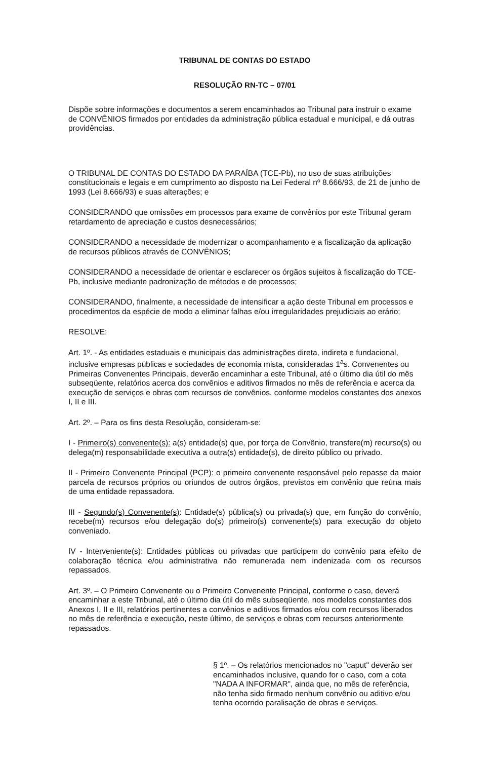TRIBUNAL DE CONTAS DO ESTADO
RESOLUÇÃO RN-TC – 07/01
Dispõe sobre informações e documentos a serem encaminhados ao Tribunal para instruir o exame de CONVÊNIOS firmados por entidades da administração pública estadual e municipal, e dá outras providências.
O TRIBUNAL DE CONTAS DO ESTADO DA PARAÍBA (TCE-Pb), no uso de suas atribuições constitucionais e legais e em cumprimento ao disposto na Lei Federal nº 8.666/93, de 21 de junho de 1993 (Lei 8.666/93) e suas alterações; e
CONSIDERANDO que omissões em processos para exame de convênios por este Tribunal geram retardamento de apreciação e custos desnecessários;
CONSIDERANDO a necessidade de modernizar o acompanhamento e a fiscalização da aplicação de recursos públicos através de CONVÊNIOS;
CONSIDERANDO a necessidade de orientar e esclarecer os órgãos sujeitos à fiscalização do TCE-Pb, inclusive mediante padronização de métodos e de processos;
CONSIDERANDO, finalmente, a necessidade de intensificar a ação deste Tribunal em processos e procedimentos da espécie de modo a eliminar falhas e/ou irregularidades prejudiciais ao erário;
RESOLVE:
Art. 1º. - As entidades estaduais e municipais das administrações direta, indireta e fundacional, inclusive empresas públicas e sociedades de economia mista, consideradas 1<sup>a</sup>s. Convenentes ou Primeiras Convenentes Principais, deverão encaminhar a este Tribunal, até o último dia útil do mês subseqüente, relatórios acerca dos convênios e aditivos firmados no mês de referência e acerca da execução de serviços e obras com recursos de convênios, conforme modelos constantes dos anexos I, II e III.
Art. 2º. – Para os fins desta Resolução, consideram-se:
I - Primeiro(s) convenente(s): a(s) entidade(s) que, por força de Convênio, transfere(m) recurso(s) ou delega(m) responsabilidade executiva a outra(s) entidade(s), de direito público ou privado.
II - Primeiro Convenente Principal (PCP): o primeiro convenente responsável pelo repasse da maior parcela de recursos próprios ou oriundos de outros órgãos, previstos em convênio que reúna mais de uma entidade repassadora.
III - Segundo(s) Convenente(s): Entidade(s) pública(s) ou privada(s) que, em função do convênio, recebe(m) recursos e/ou delegação do(s) primeiro(s) convenente(s) para execução do objeto conveniado.
IV - Interveniente(s): Entidades públicas ou privadas que participem do convênio para efeito de colaboração técnica e/ou administrativa não remunerada nem indenizada com os recursos repassados.
Art. 3º. – O Primeiro Convenente ou o Primeiro Convenente Principal, conforme o caso, deverá encaminhar a este Tribunal, até o último dia útil do mês subseqüente, nos modelos constantes dos Anexos I, II e III, relatórios pertinentes a convênios e aditivos firmados e/ou com recursos liberados no mês de referência e execução, neste último, de serviços e obras com recursos anteriormente repassados.
§ 1º. – Os relatórios mencionados no "caput" deverão ser encaminhados inclusive, quando for o caso, com a cota "NADA A INFORMAR", ainda que, no mês de referência, não tenha sido firmado nenhum convênio ou aditivo e/ou tenha ocorrido paralisação de obras e serviços.